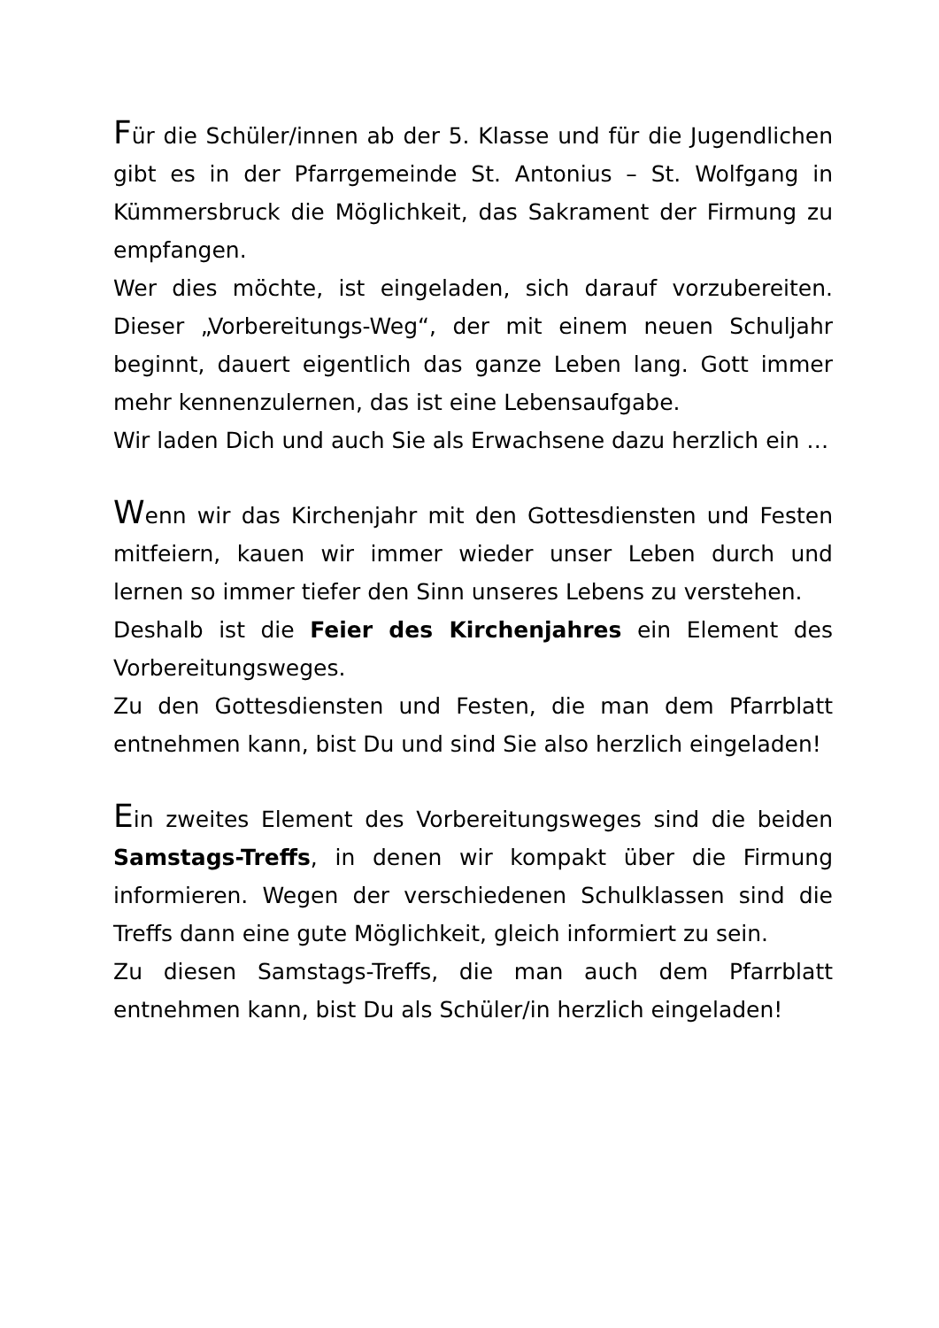Für die Schüler/innen ab der 5. Klasse und für die Jugendlichen gibt es in der Pfarrgemeinde St. Antonius – St. Wolfgang in Kümmersbruck die Möglichkeit, das Sakrament der Firmung zu empfangen.
Wer dies möchte, ist eingeladen, sich darauf vorzubereiten. Dieser „Vorbereitungs-Weg“, der mit einem neuen Schuljahr beginnt, dauert eigentlich das ganze Leben lang. Gott immer mehr kennenzulernen, das ist eine Lebensaufgabe.
Wir laden Dich und auch Sie als Erwachsene dazu herzlich ein …
Wenn wir das Kirchenjahr mit den Gottesdiensten und Festen mitfeiern, kauen wir immer wieder unser Leben durch und lernen so immer tiefer den Sinn unseres Lebens zu verstehen.
Deshalb ist die Feier des Kirchenjahres ein Element des Vorbereitungsweges.
Zu den Gottesdiensten und Festen, die man dem Pfarrblatt entnehmen kann, bist Du und sind Sie also herzlich eingeladen!
Ein zweites Element des Vorbereitungsweges sind die beiden Samstags-Treffs, in denen wir kompakt über die Firmung informieren. Wegen der verschiedenen Schulklassen sind die Treffs dann eine gute Möglichkeit, gleich informiert zu sein.
Zu diesen Samstags-Treffs, die man auch dem Pfarrblatt entnehmen kann, bist Du als Schüler/in herzlich eingeladen!